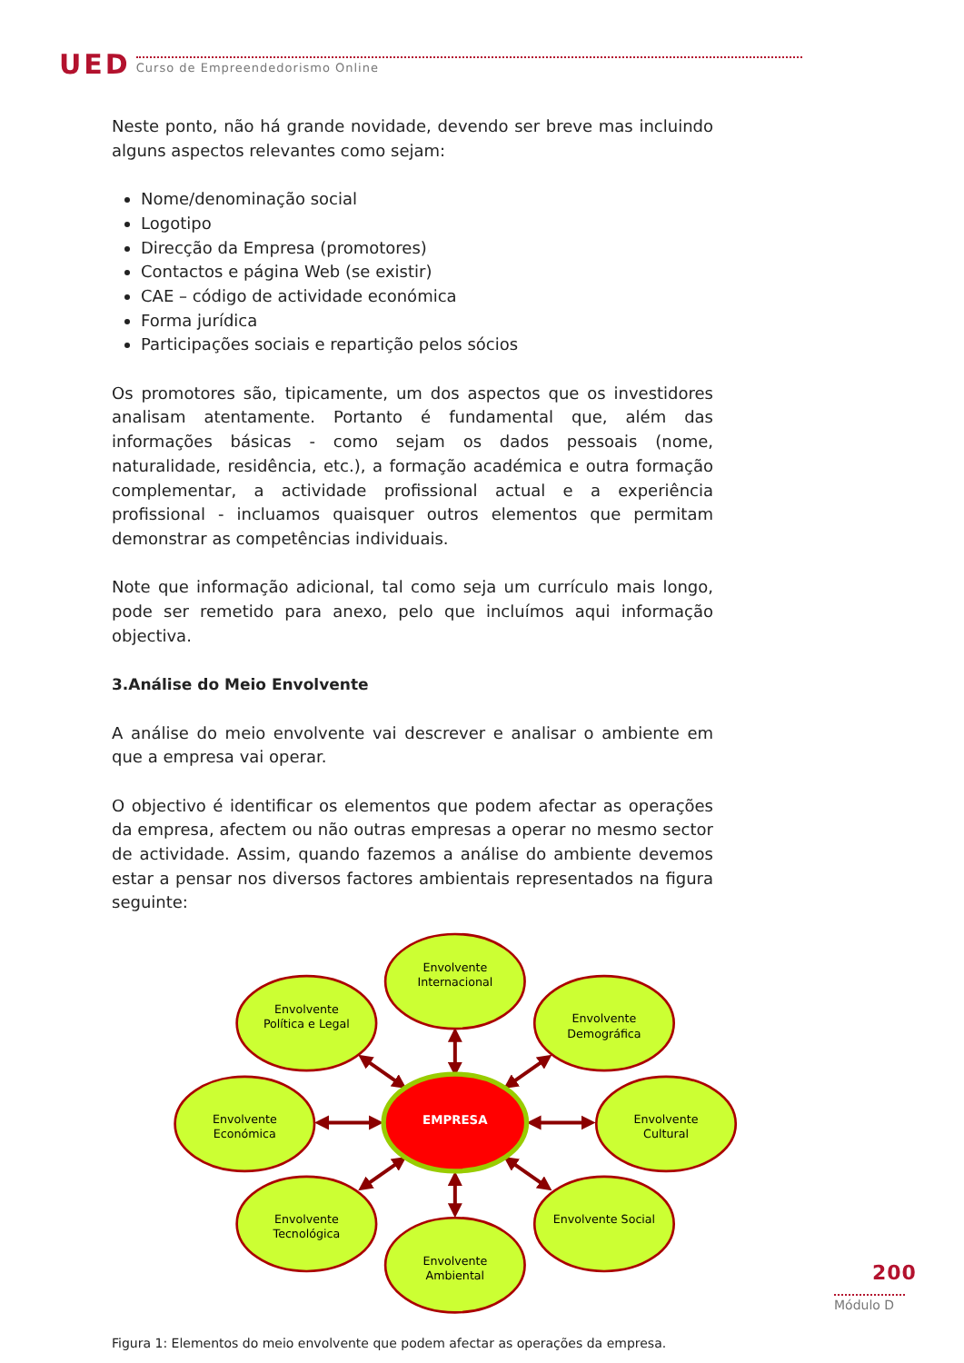UED Curso de Empreendedorismo Online
Neste ponto, não há grande novidade, devendo ser breve mas incluindo alguns aspectos relevantes como sejam:
Nome/denominação social
Logotipo
Direcção da Empresa (promotores)
Contactos e página Web (se existir)
CAE – código de actividade económica
Forma jurídica
Participações sociais e repartição pelos sócios
Os promotores são, tipicamente, um dos aspectos que os investidores analisam atentamente. Portanto é fundamental que, além das informações básicas - como sejam os dados pessoais (nome, naturalidade, residência, etc.), a formação académica e outra formação complementar, a actividade profissional actual e a experiência profissional - incluamos quaisquer outros elementos que permitam demonstrar as competências individuais.
Note que informação adicional, tal como seja um currículo mais longo, pode ser remetido para anexo, pelo que incluímos aqui informação objectiva.
3.Análise do Meio Envolvente
A análise do meio envolvente vai descrever e analisar o ambiente em que a empresa vai operar.
O objectivo é identificar os elementos que podem afectar as operações da empresa, afectem ou não outras empresas a operar no mesmo sector de actividade. Assim, quando fazemos a análise do ambiente devemos estar a pensar nos diversos factores ambientais representados na figura seguinte:
EMPRESA
Envolvente
Internacional
Envolvente
Política e Legal
Envolvente
Demográfica
Envolvente
Económica
Envolvente
Cultural
Envolvente
Tecnológica
Envolvente Social
Envolvente
Ambiental
Figura 1: Elementos do meio envolvente que podem afectar as operações da empresa.
200
Módulo D